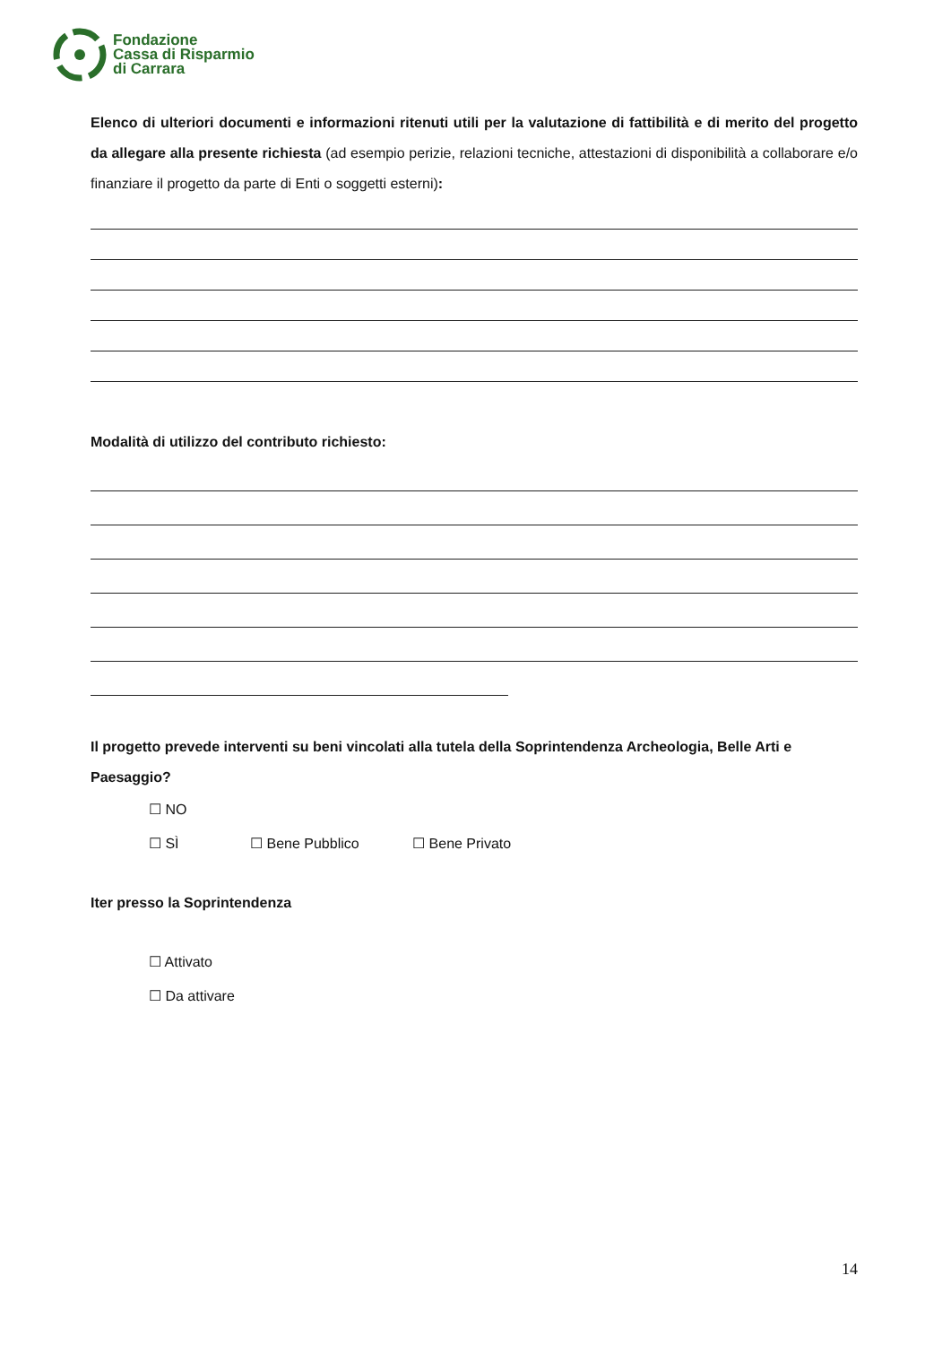Fondazione
Cassa di Risparmio
di Carrara
Elenco di ulteriori documenti e informazioni ritenuti utili per la valutazione di fattibilità e di merito del progetto da allegare alla presente richiesta (ad esempio perizie, relazioni tecniche, attestazioni di disponibilità a collaborare e/o finanziare il progetto da parte di Enti o soggetti esterni):
Modalità di utilizzo del contributo richiesto:
Il progetto prevede interventi su beni vincolati alla tutela della Soprintendenza Archeologia, Belle Arti e Paesaggio?
☐ NO
☐ SÌ ☐ Bene Pubblico ☐ Bene Privato
Iter presso la Soprintendenza
☐ Attivato
☐ Da attivare
14